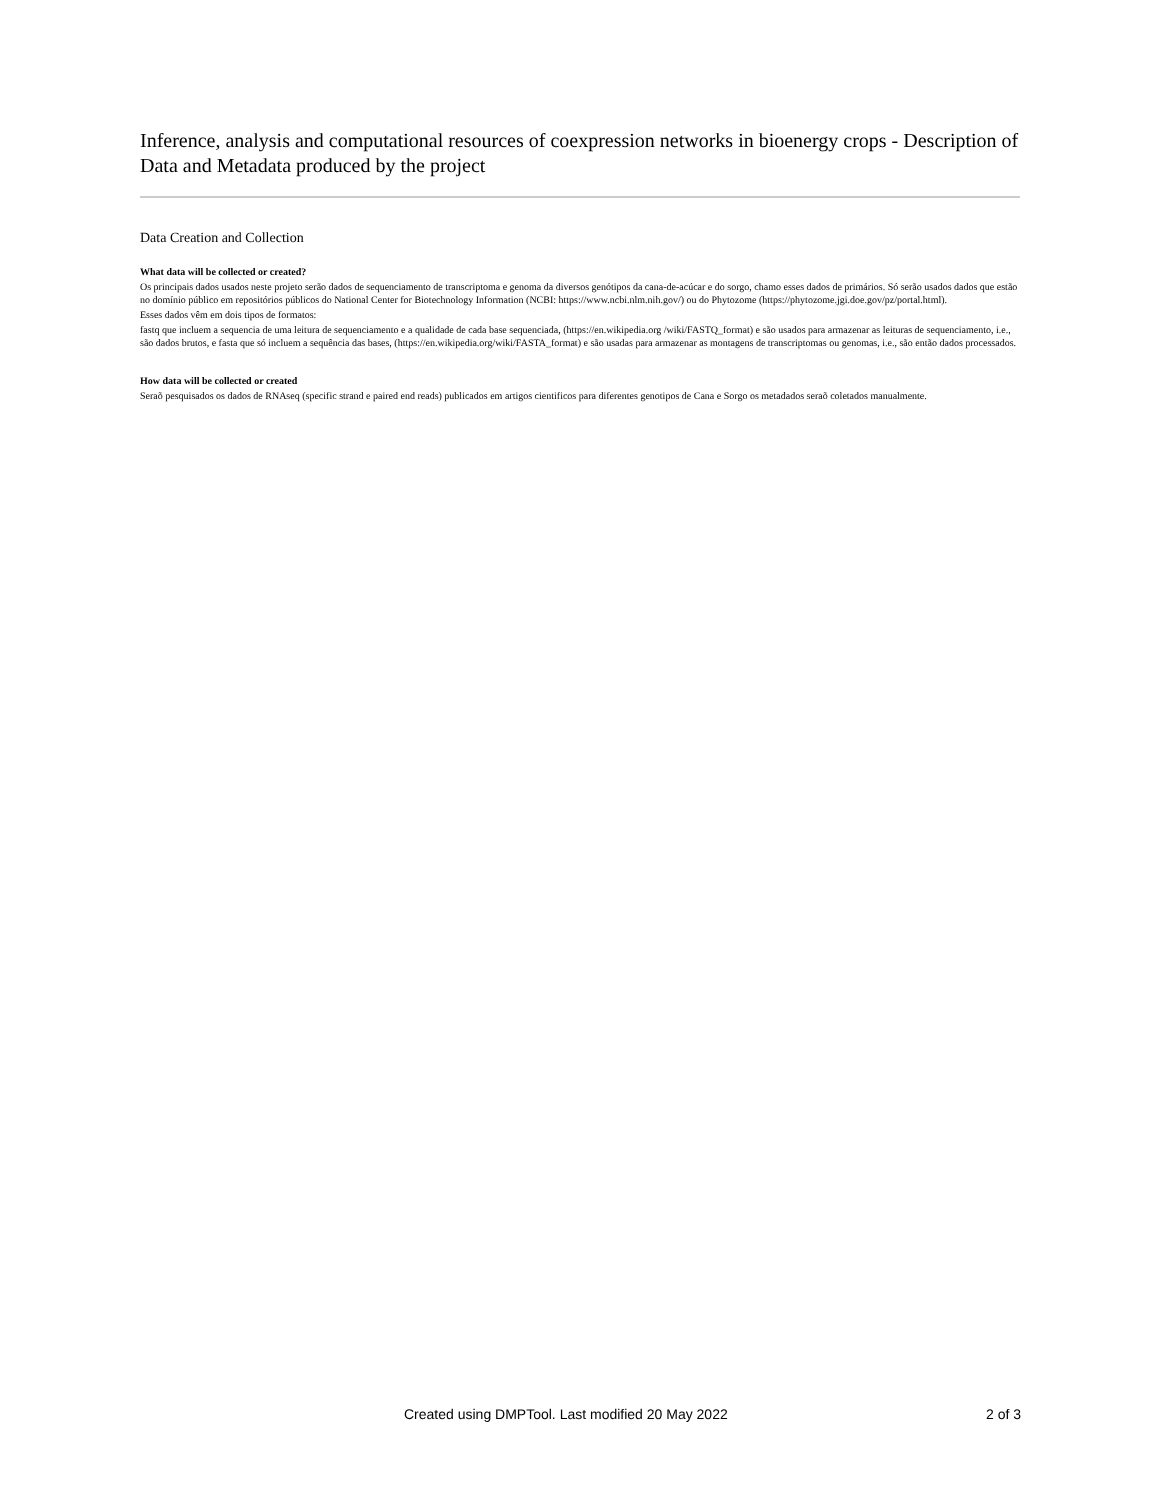Inference, analysis and computational resources of coexpression networks in bioenergy crops - Description of Data and Metadata produced by the project
Data Creation and Collection
What data will be collected or created?
Os principais dados usados neste projeto serão dados de sequenciamento de transcriptoma e genoma da diversos genótipos da cana-de-acúcar e do sorgo, chamo esses dados de primários. Só serão usados dados que estão no domínio público em repositórios públicos do National Center for Biotechnology Information (NCBI: https://www.ncbi.nlm.nih.gov/) ou do Phytozome (https://phytozome.jgi.doe.gov/pz/portal.html).
Esses dados vêm em dois tipos de formatos:
fastq que incluem a sequencia de uma leitura de sequenciamento e a qualidade de cada base sequenciada, (https://en.wikipedia.org /wiki/FASTQ_format) e são usados para armazenar as leituras de sequenciamento, i.e., são dados brutos, e fasta que só incluem a sequência das bases, (https://en.wikipedia.org/wiki/FASTA_format) e são usadas para armazenar as montagens de transcriptomas ou genomas, i.e., são então dados processados.
How data will be collected or created
Seraõ pesquisados os dados de RNAseq (specific strand e paired end reads) publicados em artigos cientificos para diferentes genotipos de Cana e Sorgo os metadados seraõ coletados manualmente.
Created using DMPTool. Last modified 20 May 2022 2 of 3